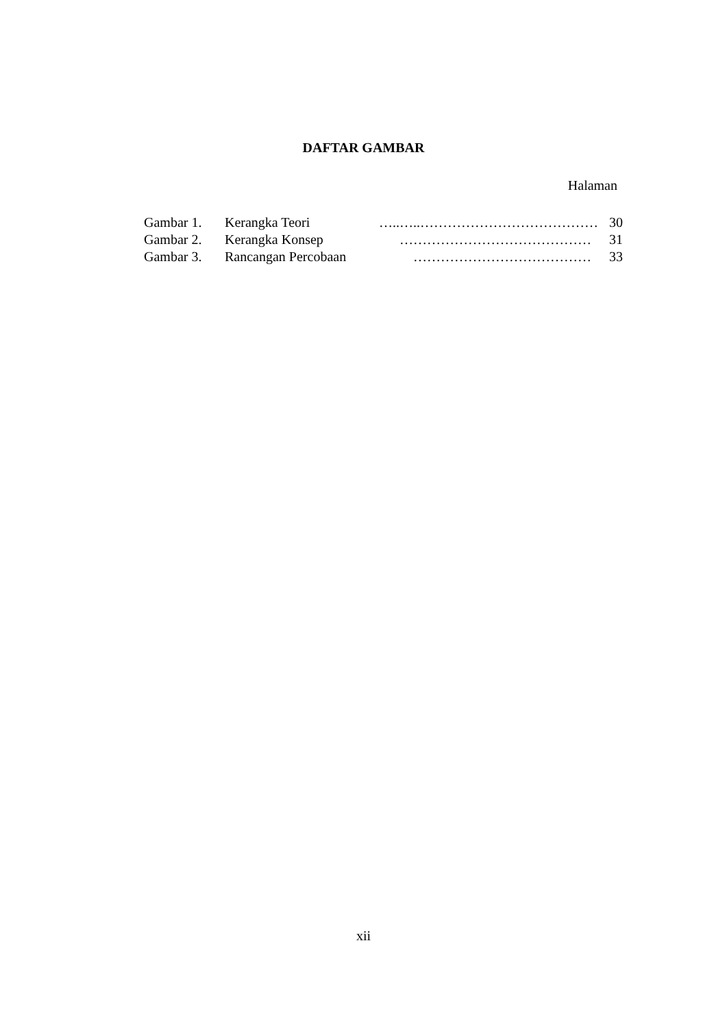DAFTAR GAMBAR
Halaman
| Gambar 1. | Kerangka Teori | …..…..………………………………… | 30 |
| Gambar 2. | Kerangka Konsep | …………………………………… | 31 |
| Gambar 3. | Rancangan Percobaan | ………………………………… | 33 |
xii